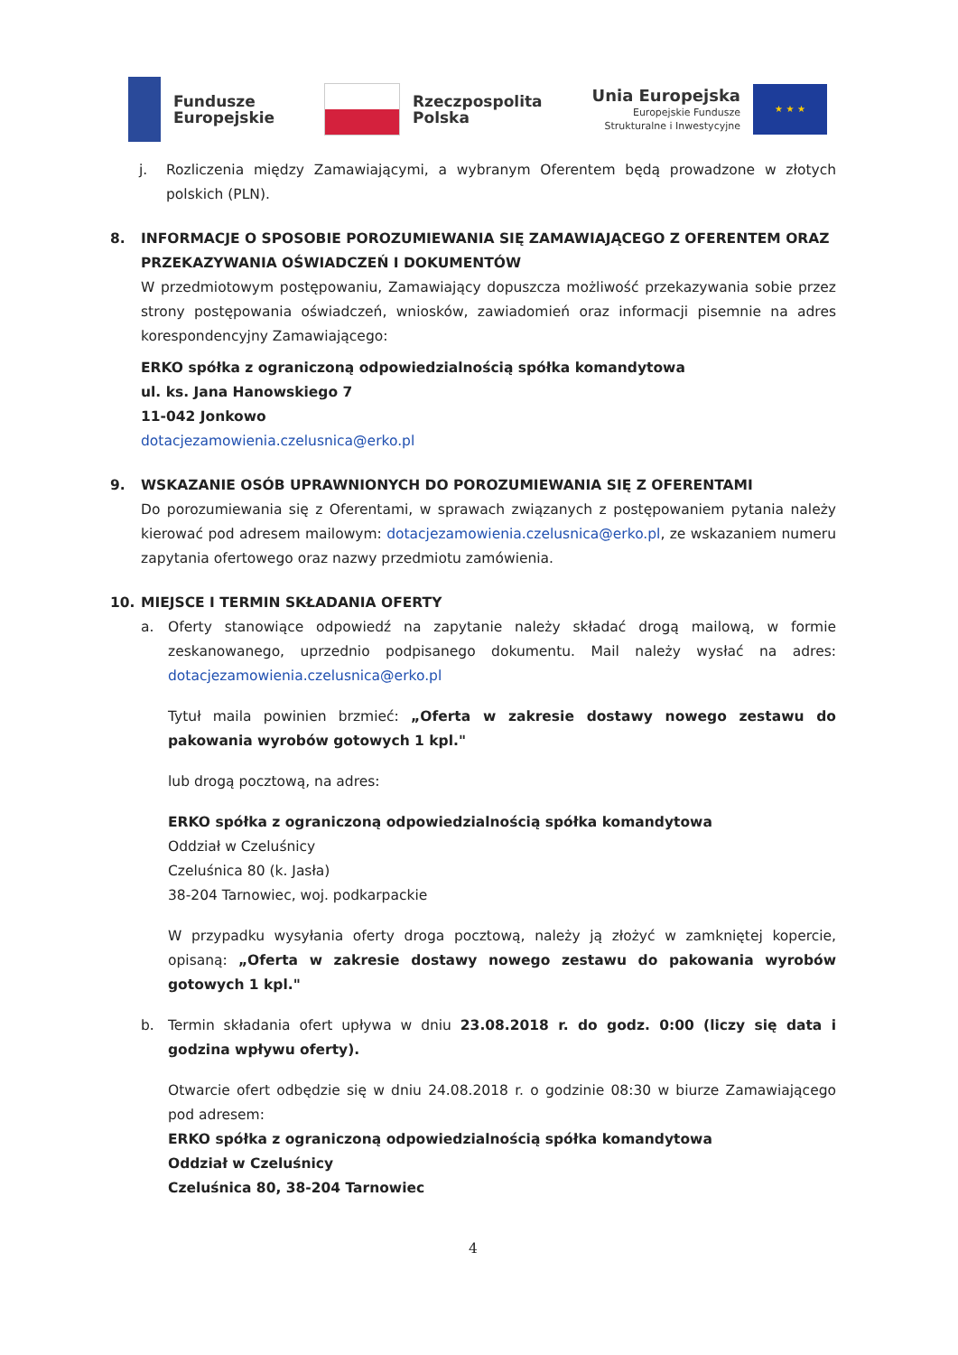Fundusze
Europejskie
Rzeczpospolita
Polska
Unia Europejska
Europejskie Fundusze
Strukturalne i Inwestycyjne
★ ★ ★
j. Rozliczenia między Zamawiającymi, a wybranym Oferentem będą prowadzone w złotych polskich (PLN).
8. INFORMACJE O SPOSOBIE POROZUMIEWANIA SIĘ ZAMAWIAJĄCEGO Z OFERENTEM ORAZ PRZEKAZYWANIA OŚWIADCZEŃ I DOKUMENTÓW
W przedmiotowym postępowaniu, Zamawiający dopuszcza możliwość przekazywania sobie przez strony postępowania oświadczeń, wniosków, zawiadomień oraz informacji pisemnie na adres korespondencyjny Zamawiającego:
ERKO spółka z ograniczoną odpowiedzialnością spółka komandytowa
ul. ks. Jana Hanowskiego 7
11-042 Jonkowo
dotacjezamowienia.czelusnica@erko.pl
9. WSKAZANIE OSÓB UPRAWNIONYCH DO POROZUMIEWANIA SIĘ Z OFERENTAMI
Do porozumiewania się z Oferentami, w sprawach związanych z postępowaniem pytania należy kierować pod adresem mailowym: dotacjezamowienia.czelusnica@erko.pl, ze wskazaniem numeru zapytania ofertowego oraz nazwy przedmiotu zamówienia.
10. MIEJSCE I TERMIN SKŁADANIA OFERTY
a. Oferty stanowiące odpowiedź na zapytanie należy składać drogą mailową, w formie zeskanowanego, uprzednio podpisanego dokumentu. Mail należy wysłać na adres: dotacjezamowienia.czelusnica@erko.pl
Tytuł maila powinien brzmieć: „Oferta w zakresie dostawy nowego zestawu do pakowania wyrobów gotowych 1 kpl."
lub drogą pocztową, na adres:
ERKO spółka z ograniczoną odpowiedzialnością spółka komandytowa
Oddział w Czeluśnicy
Czeluśnica 80 (k. Jasła)
38-204 Tarnowiec, woj. podkarpackie
W przypadku wysyłania oferty droga pocztową, należy ją złożyć w zamkniętej kopercie, opisaną: „Oferta w zakresie dostawy nowego zestawu do pakowania wyrobów gotowych 1 kpl."
b. Termin składania ofert upływa w dniu 23.08.2018 r. do godz. 0:00 (liczy się data i godzina wpływu oferty).
Otwarcie ofert odbędzie się w dniu 24.08.2018 r. o godzinie 08:30 w biurze Zamawiającego pod adresem:
ERKO spółka z ograniczoną odpowiedzialnością spółka komandytowa
Oddział w Czeluśnicy
Czeluśnica 80, 38-204 Tarnowiec
4